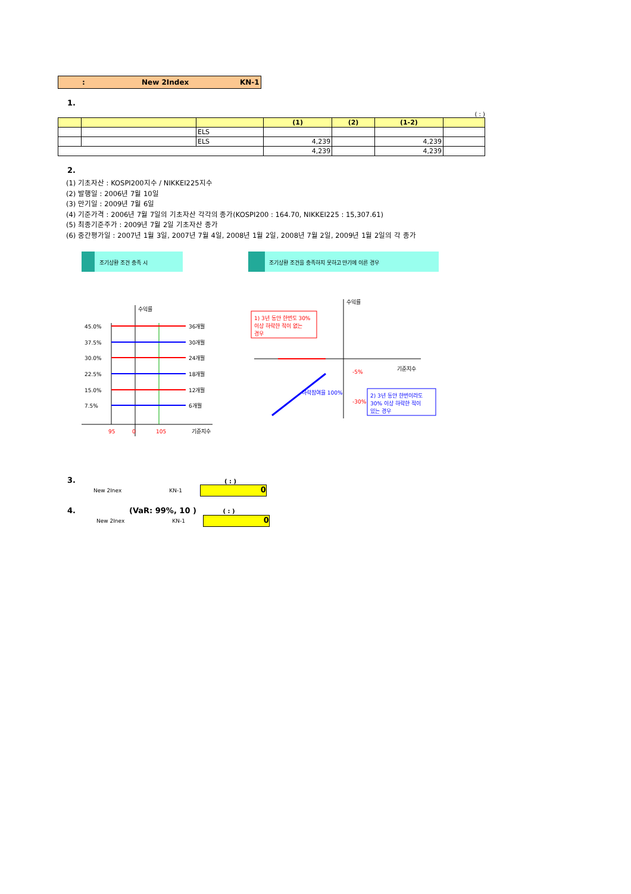: New 2Index KN-1
1.
( : )
| | | | (1) | (2) | (1-2) | |
| --- | --- | --- | --- | --- | --- | --- |
| | | ELS | | | | |
| | | ELS | 4,239 | | 4,239 | |
| | | | 4,239 | | 4,239 | |
2.
(1) 기초자산 : KOSPI200지수 / NIKKEI225지수
(2) 발행일 : 2006년 7월 10일
(3) 만기일 : 2009년 7월 6일
(4) 기준가격 : 2006년 7월 7일의 기초자산 각각의 종가(KOSPI200 : 164.70, NIKKEI225 : 15,307.61)
(5) 최종기준주가 : 2009년 7월 2일 기초자산 종가
(6) 중간평가일 : 2007년 1월 3일, 2007년 7월 4일, 2008년 1월 2일, 2008년 7월 2일, 2009년 1월 2일의 각 종가
조기상환 조건 충족 시
수익률
45.0%
37.5%
30.0%
22.5%
15.0%
7.5%
36개월
30개월
24개월
18개월
12개월
6개월
95
0
105
기준지수
조기상환 조건을 충족하지 못하고 만기에 이른 경우
수익률
기준지수
1) 3년 동안 한번도 30%
이상 하락한 적이 없는
경우
-5%
-30%
2) 3년 동안 한번이라도
30% 이상 하락한 적이
있는 경우
하락참여율 100%
3. ( : )
New 2Inex KN-1
0
4. (VaR: 99%, 10 ) ( : )
New 2Inex KN-1
0